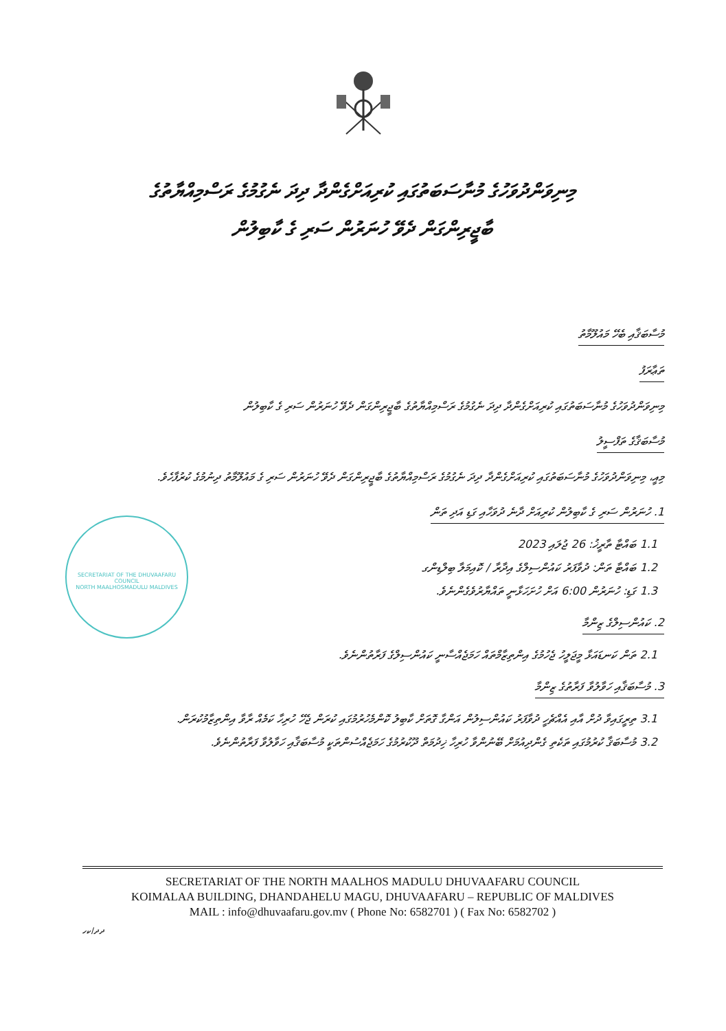މިނިވަންދުވަހުގެ މުނާސަބަތުގައި ކުރިއަށްގެންދާ ދިދަ ނެގުމުގެ ރަސްމިއްޔާތުގެ
ބާޖީރިންގަން ދެވޭ ހުނަރުން ސަރި ގެ ކާބިލުން
މުސާބަޤާއި ބެހޭ މައުލޫމާތު
ތަޢާރަފު
މިނިވަންދުވަހުގެ މުނާސަބަތުގައި ކުރިއަށްގެންދާ ދިދަ ނެގުމުގެ ރަސްމިއްޔާތުގެ ބާޖީރިންގަން ދެވޭ ހުނަރުން ސަރި ގެ ކާބިލުން
މުސާބަޤާގެ ތަފްސީލު
މިއީ، މިނިވަންދުވަހުގެ މުނާސަބަތުގައި ކުރިއަށްގެންދާ ދިދަ ނެގުމުގެ ރަސްމިއްޔާތުގެ ބާޖީރިންގަން ދެވޭ ހުނަރުން ސަރި ގެ މައުލޫމާތު ދިނުމުގެ ކުރުފާހެވެ.
1. ހުނަރުން ސަރި ގެ ކާބިލުން ކުރިއަށް ދާނެ ދުވަހާއި ގަޑި އަދި ތަން
1.1 ބައްޓާ ތާރީޚު: 26 ޖުލައި 2023
1.2 ބައްޓާ ތަން: ދުވާފަރު ކައުންސިލްގެ އިދާރާ / ކޮއިމަލާ ބިލްޑިންގ
1.3 ގަޑި: ހުނަރުން 6:00 އަށް ހުށަހަޅާނީ ތައްޔާރުވެގެންނެވެ.
2. ކައުންސިލްގެ ޒިންމާ
2.1 ތަން ކަނޑައަޅާ މީޖަލީހު ޖެހުމުގެ އިންތިޒާމްތައް ހަމަޖެއްސާނީ ކައުންސިލްގެ ފަރާތުންނެވެ.
3. މުސާބަޤާއި ހަވާލުވާ ފަރާތުގެ ޒިންމާ
3.1 ތިރީގައިވާ ދުށް އާއި އެއްޗެހީ ދުވާފަރު ކައުންސިލުން އަންގާ ގޮތަށް ކާބިލު ކޮންމެހުރުމުގައި ކުރަން ޖެހޭ ހުރިހާ ކަމެއް ރާވާ އިންތިޒާމުކުރަން.
3.2 މުސާބަޤާ ކުރުމުގައި ތަކެތި ގެންދިއުމަށް ބޭނުންވާ ހުރިހާ ޚިދުމަތް ދޫކުރުމުގެ ހަމަޖެއްސުންތަކީ މުސާބަޤާއި ހަވާލުވާ ފަރާތުންނެވެ.
SECRETARIAT OF THE DHUVAAFARU COUNCIL
NORTH MAALHOSMADULU MALDIVES
SECRETARIAT OF THE NORTH MAALHOS MADULU DHUVAAFARU COUNCIL
KOIMALAA BUILDING, DHANDAHELU MAGU, DHUVAAFARU – REPUBLIC OF MALDIVES
MAIL : info@dhuvaafaru.gov.mv ( Phone No: 6582701 ) ( Fax No: 6582702 )
ދދ/ކހ